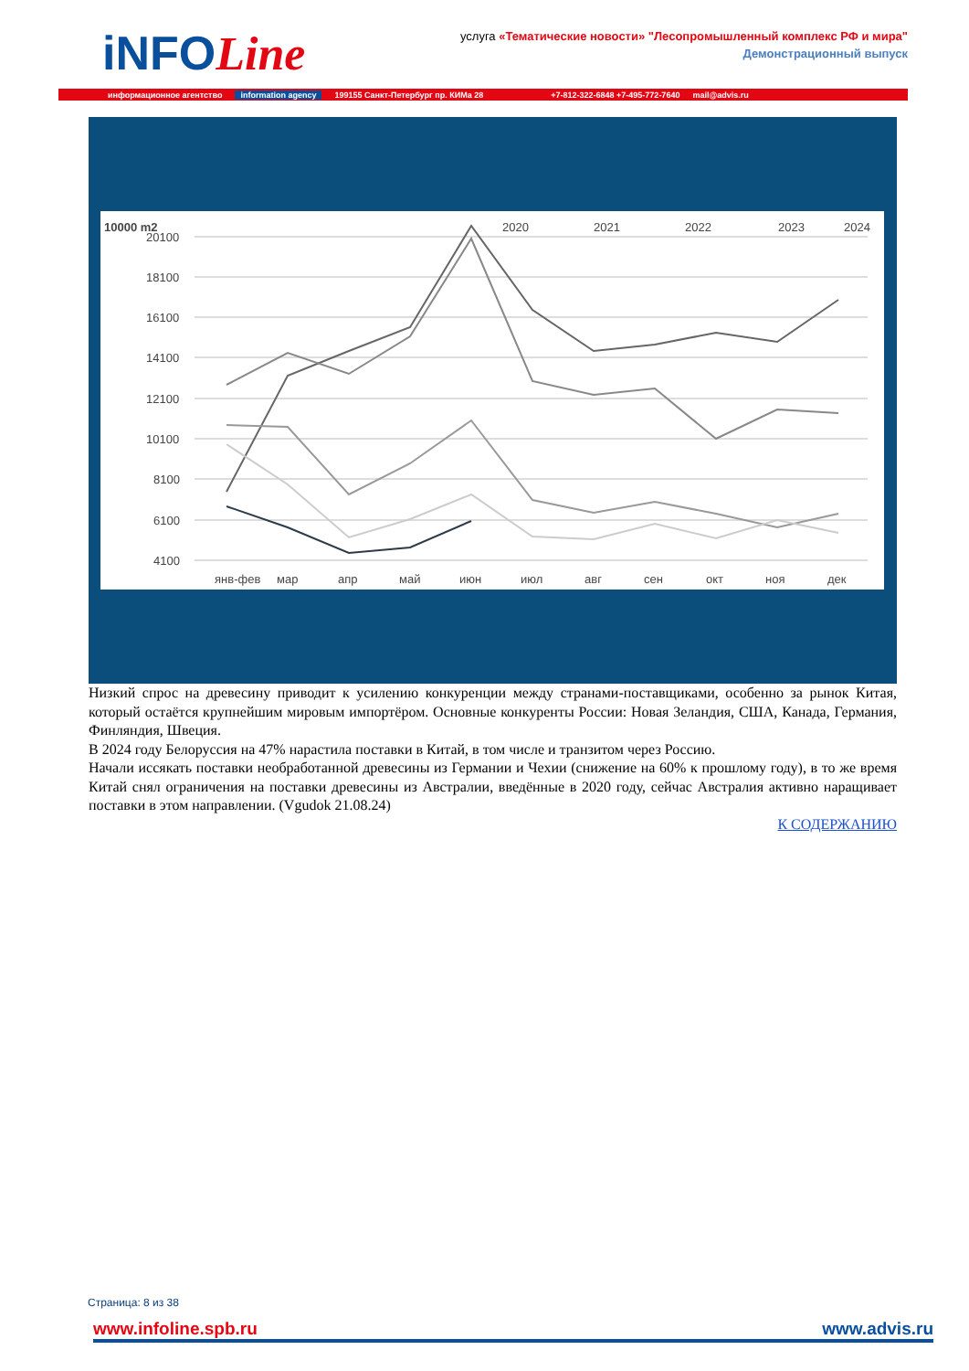iNFOLine
услуга «Тематические новости» "Лесопромышленный комплекс РФ и мира"
Демонстрационный выпуск
информационное агентство information agency 199155 Санкт-Петербург пр. КИМа 28 +7-812-322-6848 +7-495-772-7640 mail@advis.ru
10000 m2
20100
18100
16100
14100
12100
10100
8100
6100
4100
2020
2021
2022
2023
2024
янв-фев
мар
апр
май
июн
июл
авг
сен
окт
ноя
дек
Низкий спрос на древесину приводит к усилению конкуренции между странами-поставщиками, особенно за рынок Китая, который остаётся крупнейшим мировым импортёром. Основные конкуренты России: Новая Зеландия, США, Канада, Германия, Финляндия, Швеция.
В 2024 году Белоруссия на 47% нарастила поставки в Китай, в том числе и транзитом через Россию.
Начали иссякать поставки необработанной древесины из Германии и Чехии (снижение на 60% к прошлому году), в то же время Китай снял ограничения на поставки древесины из Австралии, введённые в 2020 году, сейчас Австралия активно наращивает поставки в этом направлении. (Vgudok 21.08.24)
К СОДЕРЖАНИЮ
Страница: 8 из 38
www.infoline.spb.ru www.advis.ru